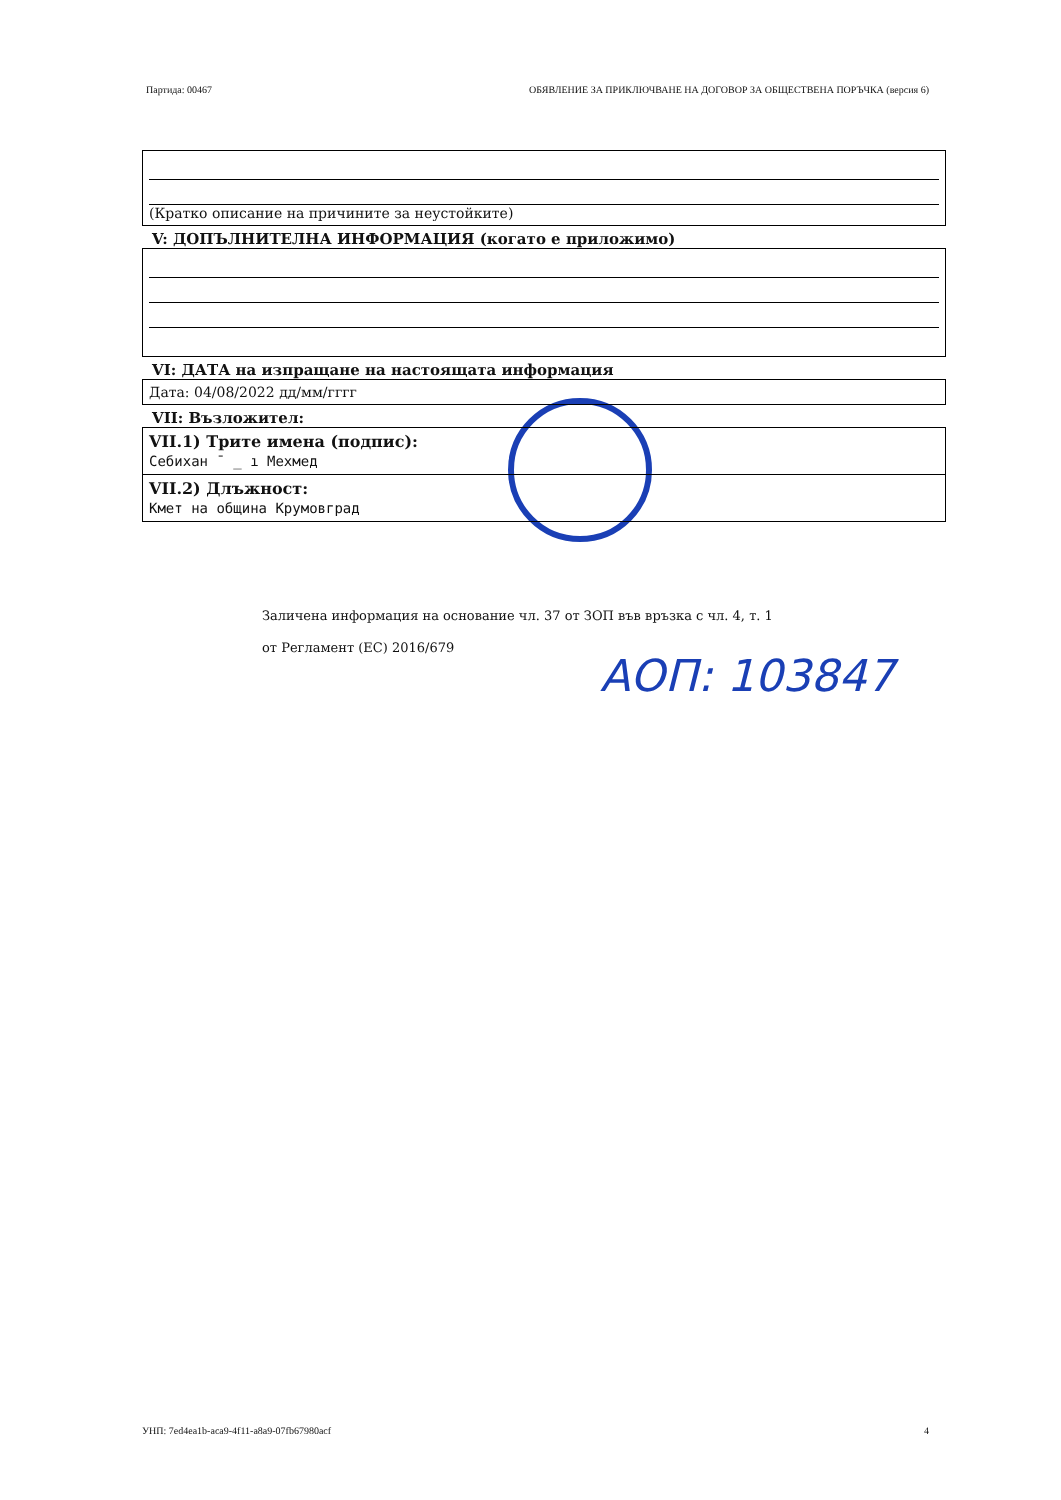Партида: 00467 ОБЯВЛЕНИЕ ЗА ПРИКЛЮЧВАНЕ НА ДОГОВОР ЗА ОБЩЕСТВЕНА ПОРЪЧКА (версия 6)
(Кратко описание на причините за неустойките)
V: ДОПЪЛНИТЕЛНА ИНФОРМАЦИЯ (когато е приложимо)
VI: ДАТА на изпращане на настоящата информация
Дата: 04/08/2022 дд/мм/гггг
VII: Възложител:
VII.1) Трите имена (подпис):
Себихан ˉ _ ı Мехмед
VII.2) Длъжност:
Кмет на община Крумовград
Заличена информация на основание чл. 37 от ЗОП във връзка с чл. 4, т. 1
от Регламент (ЕС) 2016/679
АОП: 103847
УНП: 7ed4ea1b-aca9-4f11-a8a9-07fb67980acf 4